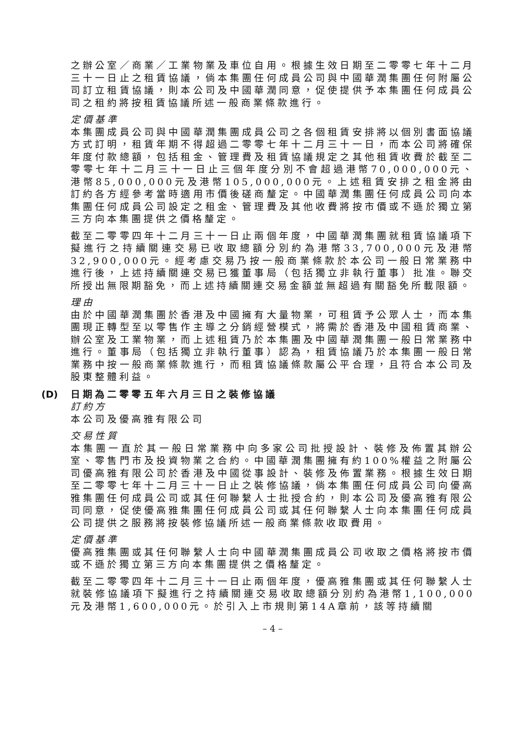之辦公室／商業／工業物業及車位自用。根據生效日期至二零零七年十二月三十一日止之租賃協議，倘本集團任何成員公司與中國華潤集團任何附屬公司訂立租賃協議，則本公司及中國華潤同意，促使提供予本集團任何成員公司之租約將按租賃協議所述一般商業條款進行。
定價基準
本集團成員公司與中國華潤集團成員公司之各個租賃安排將以個別書面協議方式訂明，租賃年期不得超過二零零七年十二月三十一日，而本公司將確保年度付款總額，包括租金、管理費及租賃協議規定之其他租賃收費於截至二零零七年十二月三十一日止三個年度分別不會超過港幣70,000,000元、港幣85,000,000元及港幣105,000,000元。上述租賃安排之租金將由訂約各方經參考當時適用市價後磋商釐定。中國華潤集團任何成員公司向本集團任何成員公司設定之租金、管理費及其他收費將按市價或不遜於獨立第三方向本集團提供之價格釐定。
截至二零零四年十二月三十一日止兩個年度，中國華潤集團就租賃協議項下擬進行之持續關連交易已收取總額分別約為港幣33,700,000元及港幣32,900,000元。經考慮交易乃按一般商業條款於本公司一般日常業務中進行後，上述持續關連交易已獲董事局（包括獨立非執行董事）批准。聯交所授出無限期豁免，而上述持續關連交易金額並無超過有關豁免所載限額。
理由
由於中國華潤集團於香港及中國擁有大量物業，可租賃予公眾人士，而本集團現正轉型至以零售作主導之分銷經營模式，將需於香港及中國租賃商業、辦公室及工業物業，而上述租賃乃於本集團及中國華潤集團一般日常業務中進行。董事局（包括獨立非執行董事）認為，租賃協議乃於本集團一般日常業務中按一般商業條款進行，而租賃協議條款屬公平合理，且符合本公司及股東整體利益。
(D) 日期為二零零五年六月三日之裝修協議
訂約方
本公司及優高雅有限公司
交易性質
本集團一直於其一般日常業務中向多家公司批授設計、裝修及佈置其辦公室、零售門市及投資物業之合約。中國華潤集團擁有約100%權益之附屬公司優高雅有限公司於香港及中國從事設計、裝修及佈置業務。根據生效日期至二零零七年十二月三十一日止之裝修協議，倘本集團任何成員公司向優高雅集團任何成員公司或其任何聯繫人士批授合約，則本公司及優高雅有限公司同意，促使優高雅集團任何成員公司或其任何聯繫人士向本集團任何成員公司提供之服務將按裝修協議所述一般商業條款收取費用。
定價基準
優高雅集團或其任何聯繫人士向中國華潤集團成員公司收取之價格將按市價或不遜於獨立第三方向本集團提供之價格釐定。
截至二零零四年十二月三十一日止兩個年度，優高雅集團或其任何聯繫人士就裝修協議項下擬進行之持續關連交易收取總額分別約為港幣1,100,000元及港幣1,600,000元。於引入上市規則第14A章前，該等持續關
– 4 –